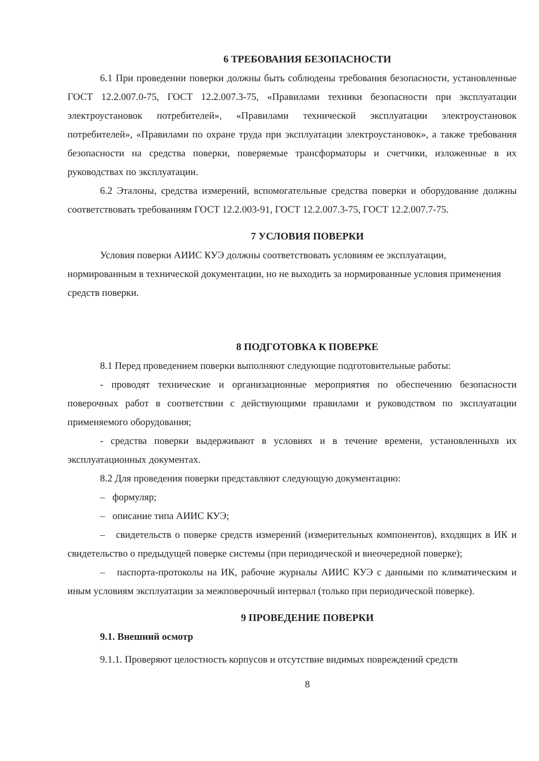6 ТРЕБОВАНИЯ БЕЗОПАСНОСТИ
6.1 При проведении поверки должны быть соблюдены требования безопасности, установленные ГОСТ 12.2.007.0-75, ГОСТ 12.2.007.3-75, «Правилами техники безопасности при эксплуатации электроустановок потребителей», «Правилами технической эксплуатации электроустановок потребителей», «Правилами по охране труда при эксплуатации электроустановок», а также требования безопасности на средства поверки, поверяемые трансформаторы и счетчики, изложенные в их руководствах по эксплуатации.
6.2 Эталоны, средства измерений, вспомогательные средства поверки и оборудование должны соответствовать требованиям ГОСТ 12.2.003-91, ГОСТ 12.2.007.3-75, ГОСТ 12.2.007.7-75.
7 УСЛОВИЯ ПОВЕРКИ
Условия поверки АИИС КУЭ должны соответствовать условиям ее эксплуатации, нормированным в технической документации, но не выходить за нормированные условия применения средств поверки.
8 ПОДГОТОВКА К ПОВЕРКЕ
8.1 Перед проведением поверки выполняют следующие подготовительные работы:
- проводят технические и организационные мероприятия по обеспечению безопасности поверочных работ в соответствии с действующими правилами и руководством по эксплуатации применяемого оборудования;
- средства поверки выдерживают в условиях и в течение времени, установленныхв их эксплуатационных документах.
8.2 Для проведения поверки представляют следующую документацию:
– формуляр;
– описание типа АИИС КУЭ;
– свидетельств о поверке средств измерений (измерительных компонентов), входящих в ИК и свидетельство о предыдущей поверке системы (при периодической и внеочередной поверке);
– паспорта-протоколы на ИК, рабочие журналы АИИС КУЭ с данными по климатическим и иным условиям эксплуатации за межповерочный интервал (только при периодической поверке).
9 ПРОВЕДЕНИЕ ПОВЕРКИ
9.1. Внешний осмотр
9.1.1. Проверяют целостность корпусов и отсутствие видимых повреждений средств
8